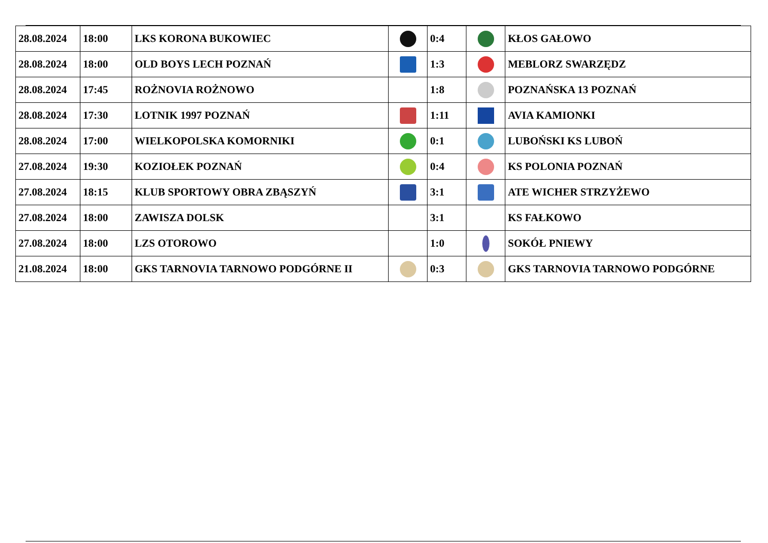| 28.08.2024 | 18:00 | LKS KORONA BUKOWIEC | | 0:4 | | KŁOS GAŁOWO |
| 28.08.2024 | 18:00 | OLD BOYS LECH POZNAŃ | | 1:3 | | MEBLORZ SWARZĘDZ |
| 28.08.2024 | 17:45 | ROŻNOVIA ROŻNOWO | | 1:8 | | POZNAŃSKA 13 POZNAŃ |
| 28.08.2024 | 17:30 | LOTNIK 1997 POZNAŃ | | 1:11 | ​ | AVIA KAMIONKI |
| 28.08.2024 | 17:00 | WIELKOPOLSKA KOMORNIKI | | 0:1 | | LUBOŃSKI KS LUBOŃ |
| 27.08.2024 | 19:30 | KOZIOŁEK POZNAŃ | | 0:4 | | KS POLONIA POZNAŃ |
| 27.08.2024 | 18:15 | KLUB SPORTOWY OBRA ZBĄSZYŃ | | 3:1 | | ATE WICHER STRZYŻEWO |
| 27.08.2024 | 18:00 | ZAWISZA DOLSK | | 3:1 | | KS FAŁKOWO |
| 27.08.2024 | 18:00 | LZS OTOROWO | | 1:0 | | SOKÓŁ PNIEWY |
| 21.08.2024 | 18:00 | GKS TARNOVIA TARNOWO PODGÓRNE II | | 0:3 | | GKS TARNOVIA TARNOWO PODGÓRNE |